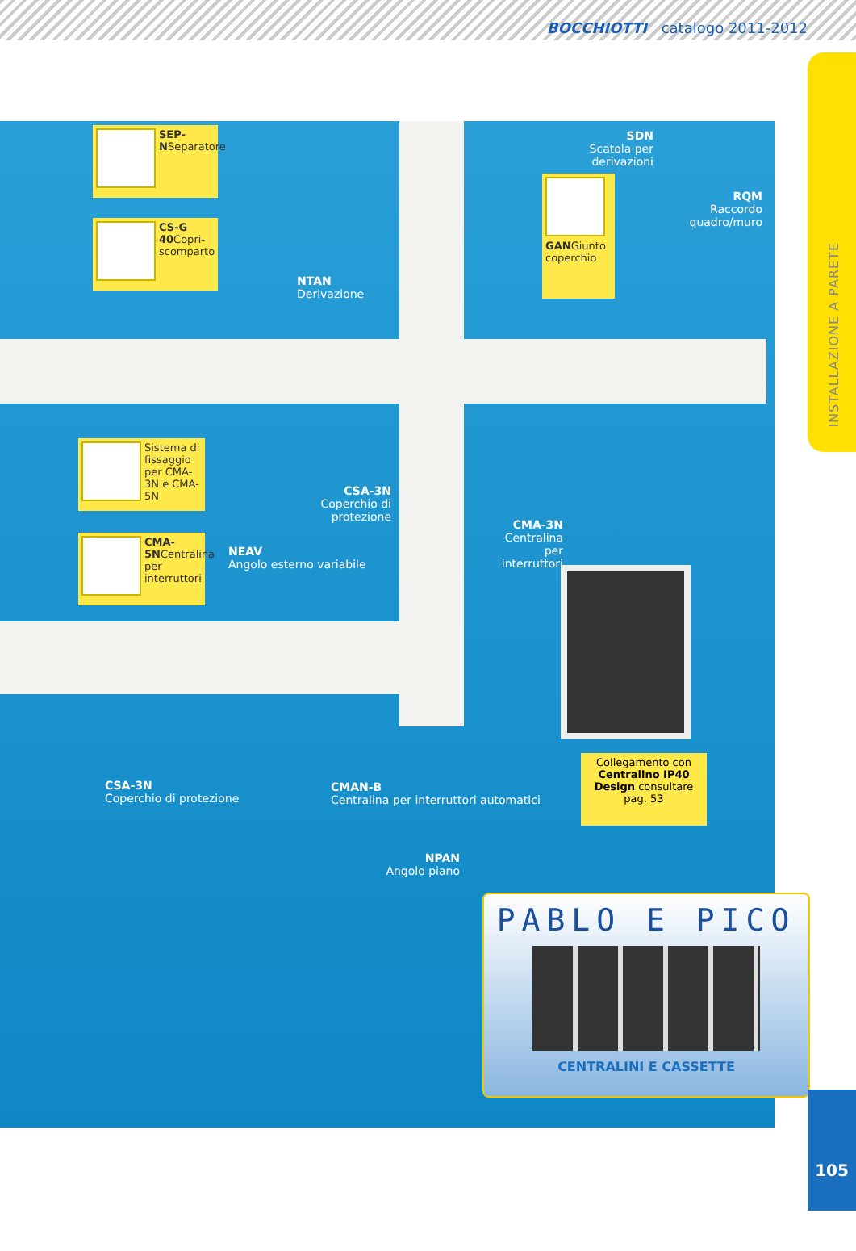BOCCHIOTTI catalogo 2011-2012
INSTALLAZIONE A PARETE
SEP-NSeparatore
CS-G 40 Copri-scomparto
NTAN
Derivazione
SDN
Scatola per derivazioni
GANGiunto coperchio
RQM
Raccordo quadro/muro
Sistema di fissaggio per CMA-3N e CMA-5N
CMA-5NCentralina per interruttori
CSA-3N
Coperchio di protezione
NEAV
Angolo esterno variabile
CMA-3N
Centralina per interruttori
CSA-3N
Coperchio di protezione
CMAN-B
Centralina per interruttori automatici
NPAN
Angolo piano
Collegamento con Centralino IP40 Design consultare pag. 53
PABLO E PICO
CENTRALINI E CASSETTE
105